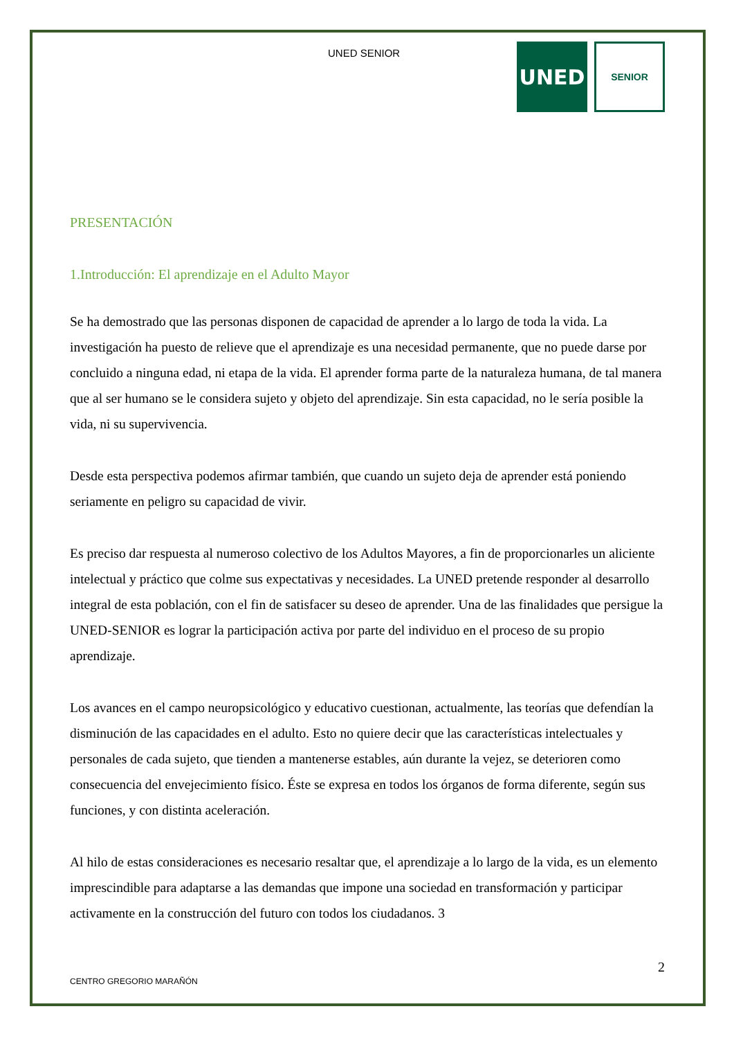UNED SENIOR
UNED
SENIOR
PRESENTACIÓN
1.Introducción: El aprendizaje en el Adulto Mayor
Se ha demostrado que las personas disponen de capacidad de aprender a lo largo de toda la vida. La investigación ha puesto de relieve que el aprendizaje es una necesidad permanente, que no puede darse por concluido a ninguna edad, ni etapa de la vida. El aprender forma parte de la naturaleza humana, de tal manera que al ser humano se le considera sujeto y objeto del aprendizaje. Sin esta capacidad, no le sería posible la vida, ni su supervivencia.
Desde esta perspectiva podemos afirmar también, que cuando un sujeto deja de aprender está poniendo seriamente en peligro su capacidad de vivir.
Es preciso dar respuesta al numeroso colectivo de los Adultos Mayores, a fin de proporcionarles un aliciente intelectual y práctico que colme sus expectativas y necesidades. La UNED pretende responder al desarrollo integral de esta población, con el fin de satisfacer su deseo de aprender. Una de las finalidades que persigue la UNED-SENIOR es lograr la participación activa por parte del individuo en el proceso de su propio aprendizaje.
Los avances en el campo neuropsicológico y educativo cuestionan, actualmente, las teorías que defendían la disminución de las capacidades en el adulto. Esto no quiere decir que las características intelectuales y personales de cada sujeto, que tienden a mantenerse estables, aún durante la vejez, se deterioren como consecuencia del envejecimiento físico. Éste se expresa en todos los órganos de forma diferente, según sus funciones, y con distinta aceleración.
Al hilo de estas consideraciones es necesario resaltar que, el aprendizaje a lo largo de la vida, es un elemento imprescindible para adaptarse a las demandas que impone una sociedad en transformación y participar activamente en la construcción del futuro con todos los ciudadanos. 3
2
CENTRO GREGORIO MARAÑÓN